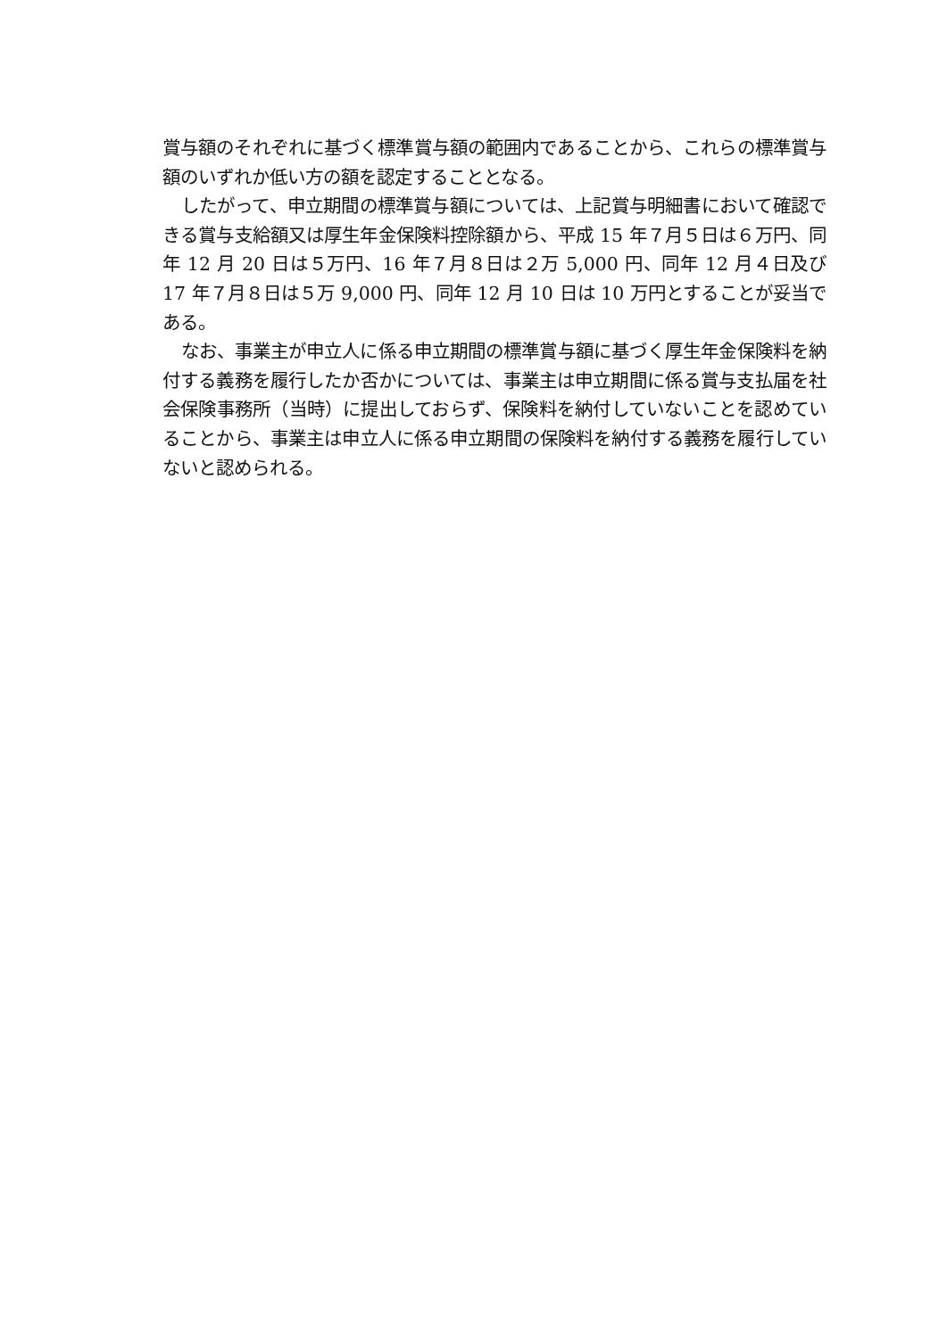賞与額のそれぞれに基づく標準賞与額の範囲内であることから、これらの標準賞与額のいずれか低い方の額を認定することとなる。
したがって、申立期間の標準賞与額については、上記賞与明細書において確認できる賞与支給額又は厚生年金保険料控除額から、平成 15 年７月５日は６万円、同年 12 月 20 日は５万円、16 年７月８日は２万 5,000 円、同年 12 月４日及び 17 年７月８日は５万 9,000 円、同年 12 月 10 日は 10 万円とすることが妥当である。
なお、事業主が申立人に係る申立期間の標準賞与額に基づく厚生年金保険料を納付する義務を履行したか否かについては、事業主は申立期間に係る賞与支払届を社会保険事務所（当時）に提出しておらず、保険料を納付していないことを認めていることから、事業主は申立人に係る申立期間の保険料を納付する義務を履行していないと認められる。